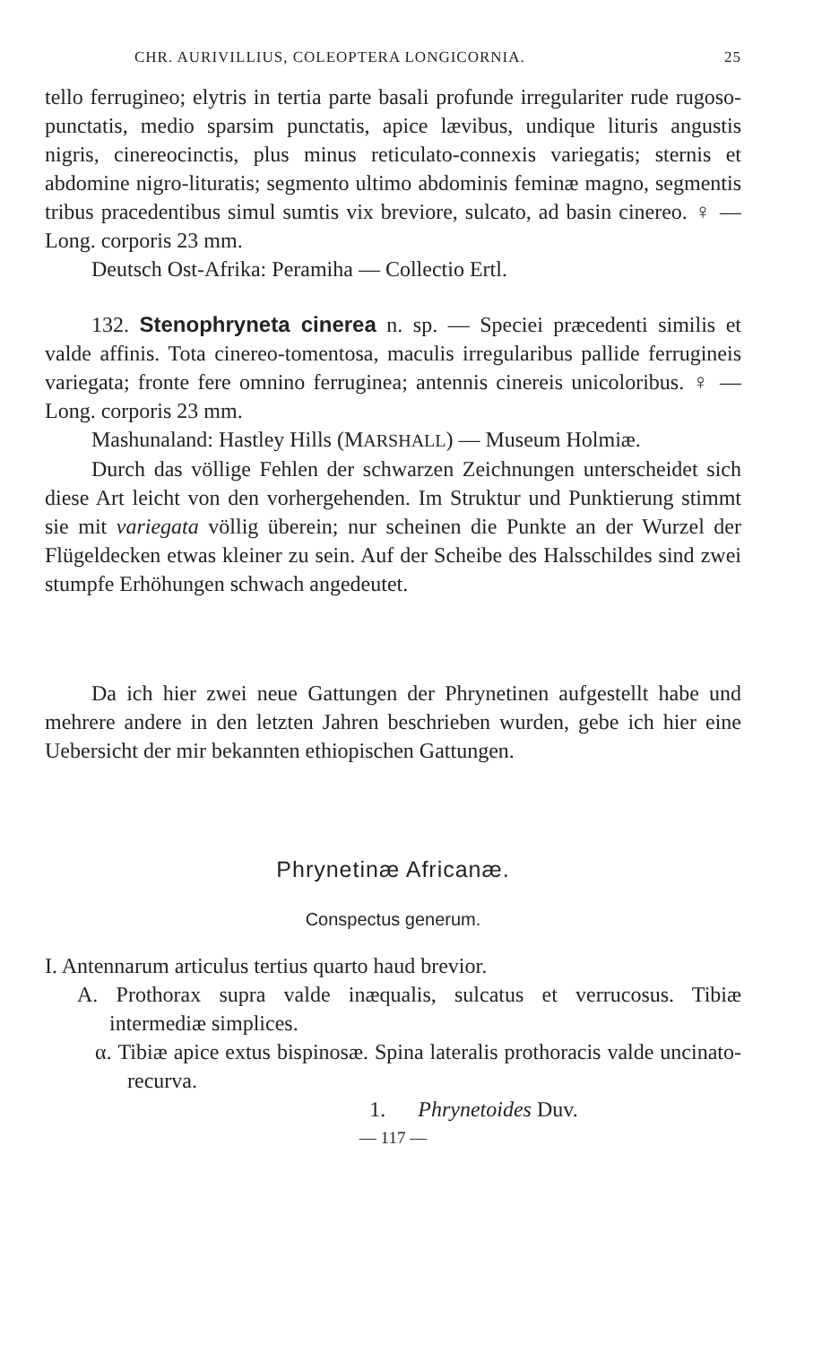CHR. AURIVILLIUS, COLEOPTERA LONGICORNIA. 25
tello ferrugineo; elytris in tertia parte basali profunde irregulariter rude rugoso-punctatis, medio sparsim punctatis, apice lævibus, undique lituris angustis nigris, cinereocinctis, plus minus reticulato-connexis variegatis; sternis et abdomine nigro-lituratis; segmento ultimo abdominis feminæ magno, segmentis tribus pracedentibus simul sumtis vix breviore, sulcato, ad basin cinereo. ♀ — Long. corporis 23 mm.
Deutsch Ost-Afrika: Peramiha — Collectio Ertl.
132. Stenophryneta cinerea n. sp. — Speciei præcedenti similis et valde affinis. Tota cinereo-tomentosa, maculis irregularibus pallide ferrugineis variegata; fronte fere omnino ferruginea; antennis cinereis unicoloribus. ♀ — Long. corporis 23 mm.
Mashunaland: Hastley Hills (MARSHALL) — Museum Holmiæ.
Durch das völlige Fehlen der schwarzen Zeichnungen unterscheidet sich diese Art leicht von den vorhergehenden. Im Struktur und Punktierung stimmt sie mit variegata völlig überein; nur scheinen die Punkte an der Wurzel der Flügeldecken etwas kleiner zu sein. Auf der Scheibe des Halsschildes sind zwei stumpfe Erhöhungen schwach angedeutet.
Da ich hier zwei neue Gattungen der Phrynetinen aufgestellt habe und mehrere andere in den letzten Jahren beschrieben wurden, gebe ich hier eine Uebersicht der mir bekannten ethiopischen Gattungen.
Phrynetinæ Africanæ.
Conspectus generum.
I. Antennarum articulus tertius quarto haud brevior.
A. Prothorax supra valde inæqualis, sulcatus et verrucosus. Tibiæ intermediæ simplices.
α. Tibiæ apice extus bispinosæ. Spina lateralis prothoracis valde uncinato-recurva.
1. Phrynetoides Duv.
— 117 —